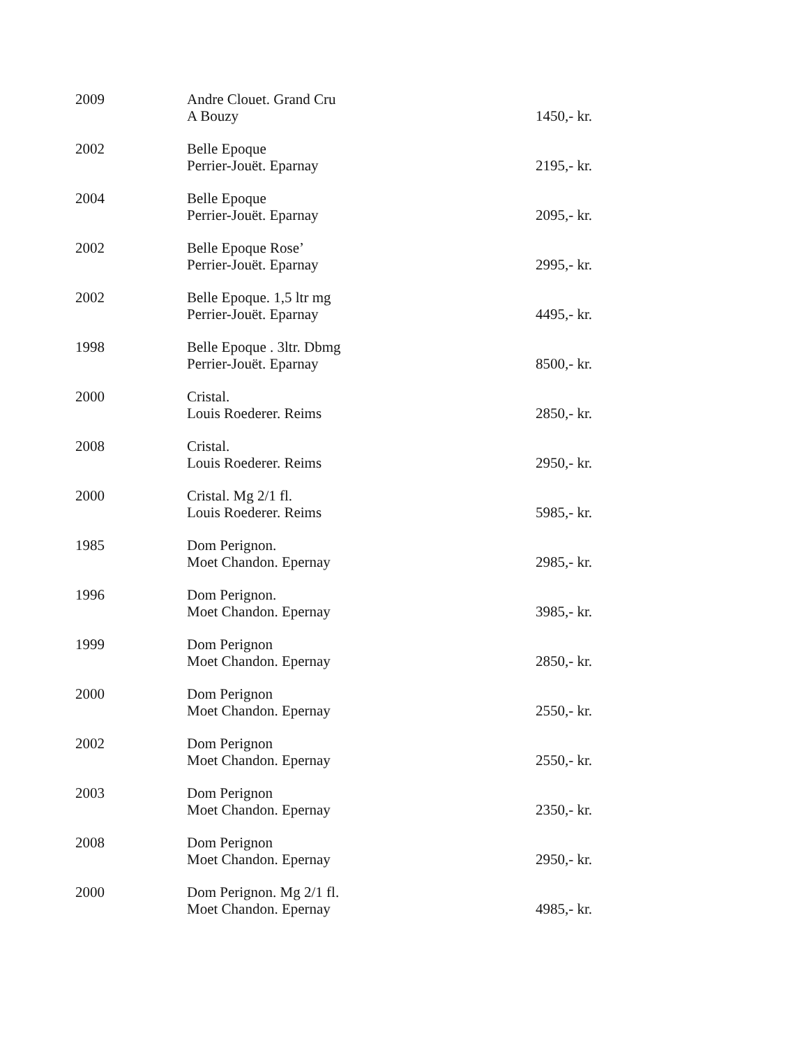| 2009 | Andre Clouet. Grand Cru A Bouzy | 1450,- kr. |
| 2002 | Belle Epoque Perrier-Jouët. Eparnay | 2195,- kr. |
| 2004 | Belle Epoque Perrier-Jouët. Eparnay | 2095,- kr. |
| 2002 | Belle Epoque Rose’ Perrier-Jouët. Eparnay | 2995,- kr. |
| 2002 | Belle Epoque. 1,5 ltr mg Perrier-Jouët. Eparnay | 4495,- kr. |
| 1998 | Belle Epoque . 3ltr. Dbmg Perrier-Jouët. Eparnay | 8500,- kr. |
| 2000 | Cristal. Louis Roederer. Reims | 2850,- kr. |
| 2008 | Cristal. Louis Roederer. Reims | 2950,- kr. |
| 2000 | Cristal. Mg 2/1 fl. Louis Roederer. Reims | 5985,- kr. |
| 1985 | Dom Perignon. Moet Chandon. Epernay | 2985,- kr. |
| 1996 | Dom Perignon. Moet Chandon. Epernay | 3985,- kr. |
| 1999 | Dom Perignon Moet Chandon. Epernay | 2850,- kr. |
| 2000 | Dom Perignon Moet Chandon. Epernay | 2550,- kr. |
| 2002 | Dom Perignon Moet Chandon. Epernay | 2550,- kr. |
| 2003 | Dom Perignon Moet Chandon. Epernay | 2350,- kr. |
| 2008 | Dom Perignon Moet Chandon. Epernay | 2950,- kr. |
| 2000 | Dom Perignon. Mg 2/1 fl. Moet Chandon. Epernay | 4985,- kr. |